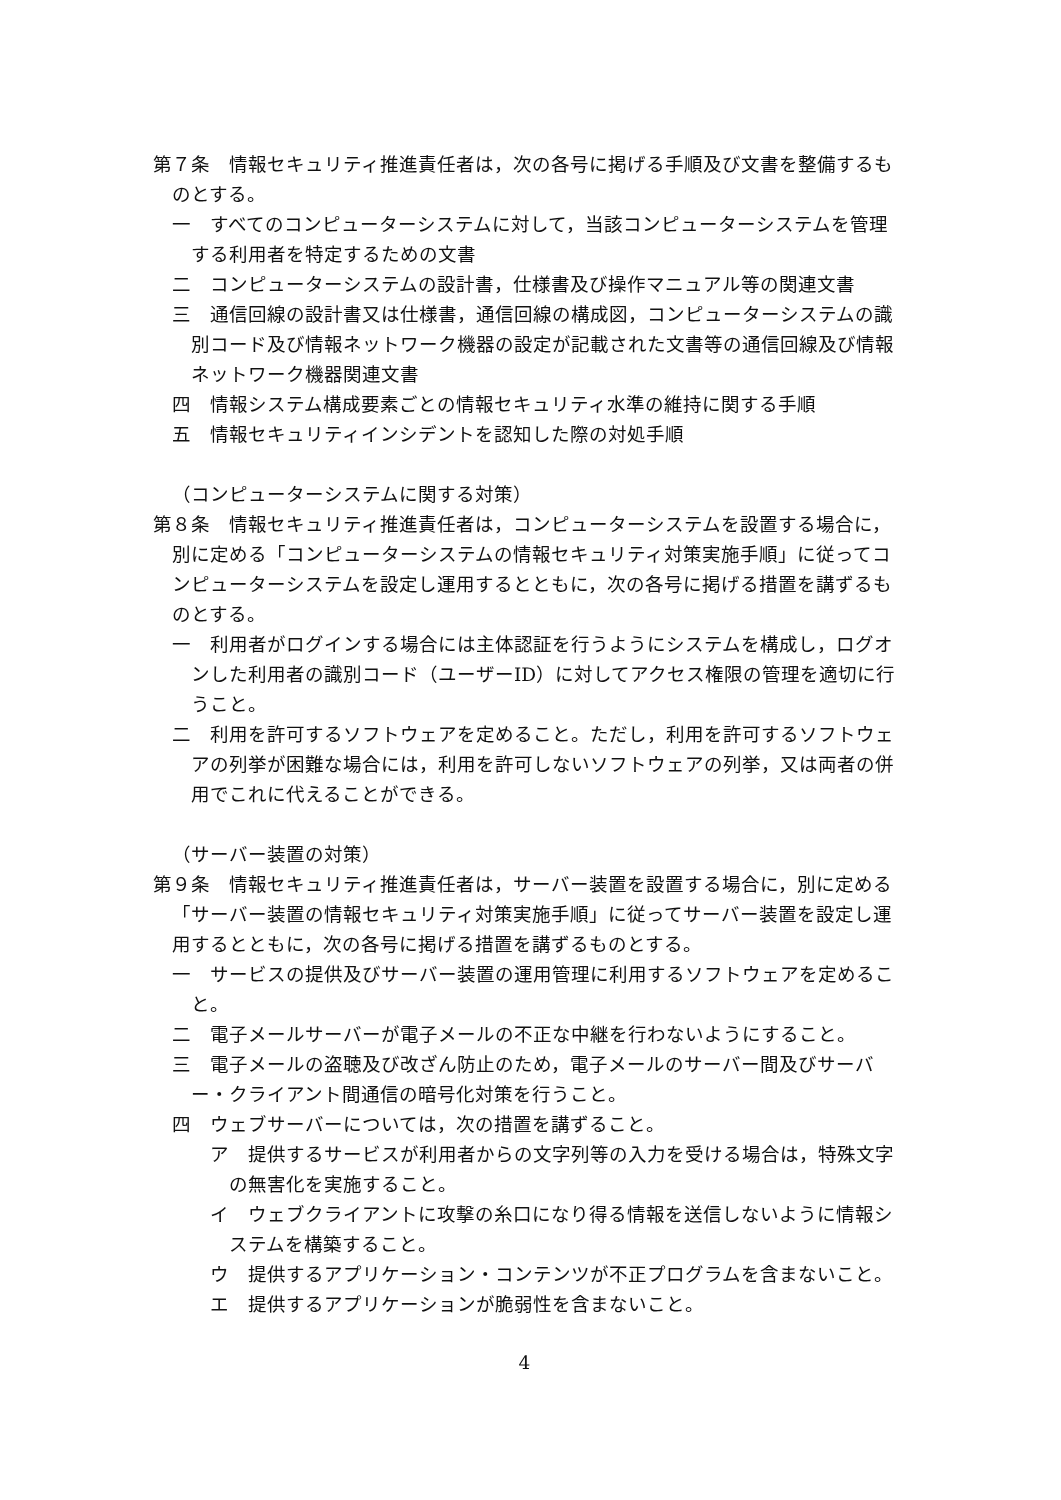第７条　情報セキュリティ推進責任者は，次の各号に掲げる手順及び文書を整備するものとする。
一　すべてのコンピューターシステムに対して，当該コンピューターシステムを管理する利用者を特定するための文書
二　コンピューターシステムの設計書，仕様書及び操作マニュアル等の関連文書
三　通信回線の設計書又は仕様書，通信回線の構成図，コンピューターシステムの識別コード及び情報ネットワーク機器の設定が記載された文書等の通信回線及び情報ネットワーク機器関連文書
四　情報システム構成要素ごとの情報セキュリティ水準の維持に関する手順
五　情報セキュリティインシデントを認知した際の対処手順
（コンピューターシステムに関する対策）
第８条　情報セキュリティ推進責任者は，コンピューターシステムを設置する場合に，別に定める「コンピューターシステムの情報セキュリティ対策実施手順」に従ってコンピューターシステムを設定し運用するとともに，次の各号に掲げる措置を講ずるものとする。
一　利用者がログインする場合には主体認証を行うようにシステムを構成し，ログオンした利用者の識別コード（ユーザーID）に対してアクセス権限の管理を適切に行うこと。
二　利用を許可するソフトウェアを定めること。ただし，利用を許可するソフトウェアの列挙が困難な場合には，利用を許可しないソフトウェアの列挙，又は両者の併用でこれに代えることができる。
（サーバー装置の対策）
第９条　情報セキュリティ推進責任者は，サーバー装置を設置する場合に，別に定める「サーバー装置の情報セキュリティ対策実施手順」に従ってサーバー装置を設定し運用するとともに，次の各号に掲げる措置を講ずるものとする。
一　サービスの提供及びサーバー装置の運用管理に利用するソフトウェアを定めること。
二　電子メールサーバーが電子メールの不正な中継を行わないようにすること。
三　電子メールの盗聴及び改ざん防止のため，電子メールのサーバー間及びサーバー・クライアント間通信の暗号化対策を行うこと。
四　ウェブサーバーについては，次の措置を講ずること。
ア　提供するサービスが利用者からの文字列等の入力を受ける場合は，特殊文字の無害化を実施すること。
イ　ウェブクライアントに攻撃の糸口になり得る情報を送信しないように情報システムを構築すること。
ウ　提供するアプリケーション・コンテンツが不正プログラムを含まないこと。
エ　提供するアプリケーションが脆弱性を含まないこと。
4